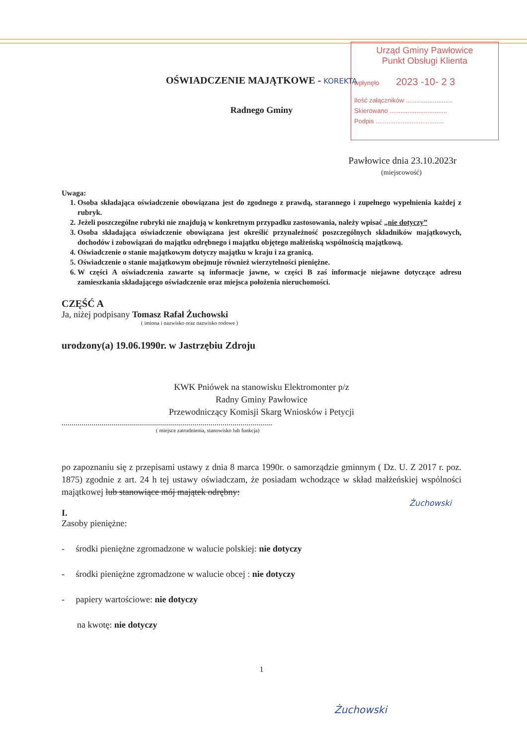Urząd Gminy Pawłowice
Punkt Obsługi Klienta
wpłynęło 2023 -10- 2 3
Ilość załączników ..........................
Skierowano ................................
Podpis ......................................
OŚWIADCZENIE MAJĄTKOWE - KOREKTA
Radnego Gminy
Pawłowice dnia 23.10.2023r
(miejscowość)
Uwaga:
1. Osoba składająca oświadczenie obowiązana jest do zgodnego z prawdą, starannego i zupełnego wypełnienia każdej z rubryk.
2. Jeżeli poszczególne rubryki nie znajdują w konkretnym przypadku zastosowania, należy wpisać „nie dotyczy”
3. Osoba składająca oświadczenie obowiązana jest określić przynależność poszczególnych składników majątkowych, dochodów i zobowiązań do majątku odrębnego i majątku objętego małżeńską wspólnością majątkową.
4. Oświadczenie o stanie majątkowym dotyczy majątku w kraju i za granicą.
5. Oświadczenie o stanie majątkowym obejmuje również wierzytelności pieniężne.
6. W części A oświadczenia zawarte są informacje jawne, w części B zaś informacje niejawne dotyczące adresu zamieszkania składającego oświadczenie oraz miejsca położenia nieruchomości.
CZĘŚĆ A
Ja, niżej podpisany Tomasz Rafał Żuchowski
( imiona i nazwisko oraz nazwisko rodowe )
urodzony(a) 19.06.1990r. w Jastrzębiu Zdroju
KWK Pniówek na stanowisku Elektromonter p/z
Radny Gminy Pawłowice
Przewodniczący Komisji Skarg Wniosków i Petycji
..........................................................................................................
( miejsce zatrudnienia, stanowisko lub funkcja)
po zapoznaniu się z przepisami ustawy z dnia 8 marca 1990r. o samorządzie gminnym ( Dz. U. Z 2017 r. poz. 1875) zgodnie z art. 24 h tej ustawy oświadczam, że posiadam wchodzące w skład małżeńskiej wspólności majątkowej lub stanowiące mój majątek odrębny:
Żuchowski
I.
Zasoby pieniężne:
- środki pieniężne zgromadzone w walucie polskiej: nie dotyczy
- środki pieniężne zgromadzone w walucie obcej : nie dotyczy
- papiery wartościowe: nie dotyczy
na kwotę: nie dotyczy
1
Żuchowski